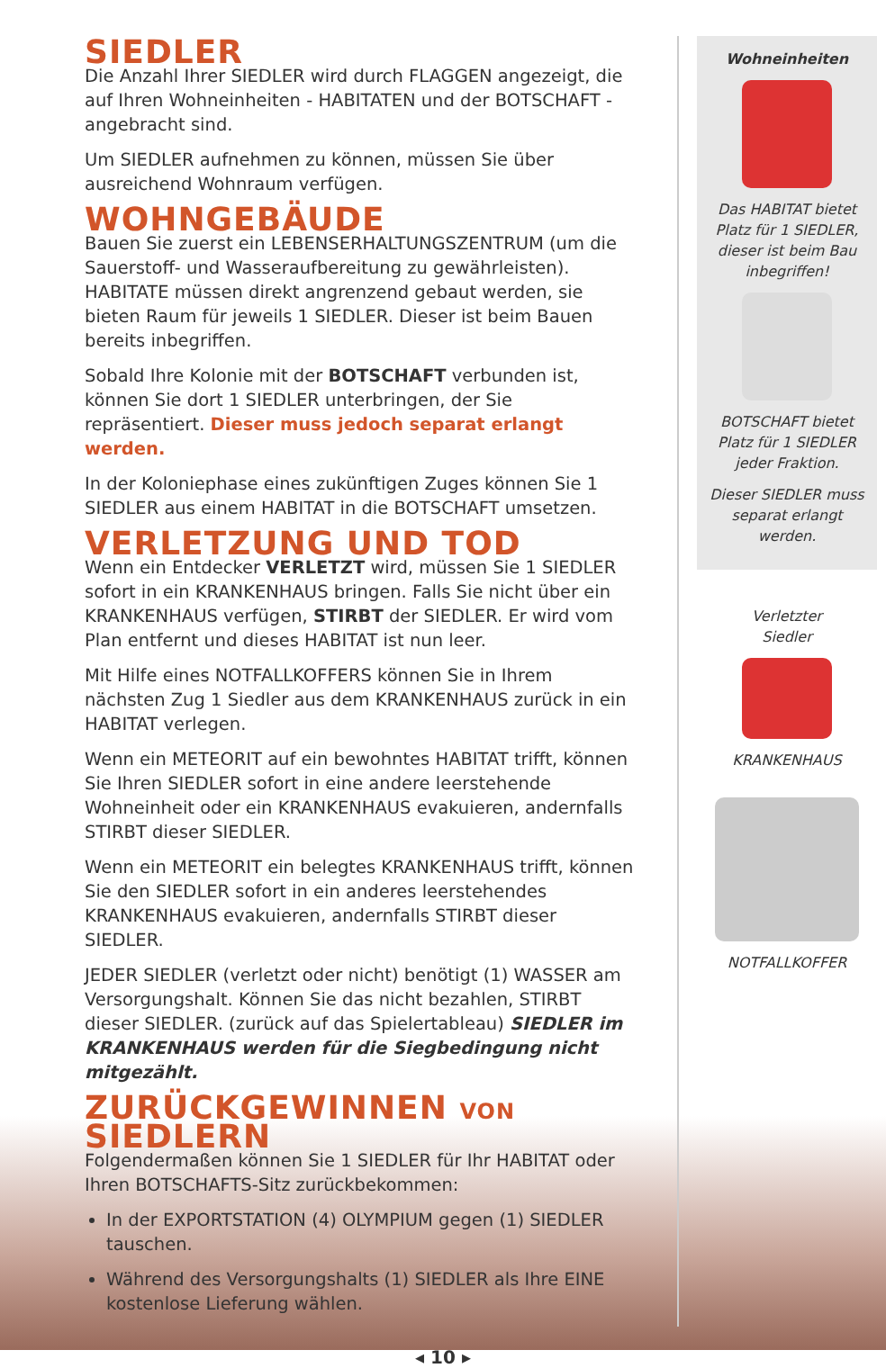SIEDLER
Die Anzahl Ihrer SIEDLER wird durch FLAGGEN angezeigt, die auf Ihren Wohneinheiten - HABITATEN und der BOTSCHAFT - angebracht sind.
Um SIEDLER aufnehmen zu können, müssen Sie über ausreichend Wohnraum verfügen.
WOHNGEBÄUDE
Bauen Sie zuerst ein LEBENSERHALTUNGSZENTRUM (um die Sauerstoff- und Wasseraufbereitung zu gewährleisten). HABITATE müssen direkt angrenzend gebaut werden, sie bieten Raum für jeweils 1 SIEDLER. Dieser ist beim Bauen bereits inbegriffen.
Sobald Ihre Kolonie mit der BOTSCHAFT verbunden ist, können Sie dort 1 SIEDLER unterbringen, der Sie repräsentiert. Dieser muss jedoch separat erlangt werden.
In der Koloniephase eines zukünftigen Zuges können Sie 1 SIEDLER aus einem HABITAT in die BOTSCHAFT umsetzen.
VERLETZUNG UND TOD
Wenn ein Entdecker VERLETZT wird, müssen Sie 1 SIEDLER sofort in ein KRANKENHAUS bringen. Falls Sie nicht über ein KRANKENHAUS verfügen, STIRBT der SIEDLER. Er wird vom Plan entfernt und dieses HABITAT ist nun leer.
Mit Hilfe eines NOTFALLKOFFERS können Sie in Ihrem nächsten Zug 1 Siedler aus dem KRANKENHAUS zurück in ein HABITAT verlegen.
Wenn ein METEORIT auf ein bewohntes HABITAT trifft, können Sie Ihren SIEDLER sofort in eine andere leerstehende Wohneinheit oder ein KRANKENHAUS evakuieren, andernfalls STIRBT dieser SIEDLER.
Wenn ein METEORIT ein belegtes KRANKENHAUS trifft, können Sie den SIEDLER sofort in ein anderes leerstehendes KRANKENHAUS evakuieren, andernfalls STIRBT dieser SIEDLER.
JEDER SIEDLER (verletzt oder nicht) benötigt (1) WASSER am Versorgungshalt. Können Sie das nicht bezahlen, STIRBT dieser SIEDLER. (zurück auf das Spielertableau) SIEDLER im KRANKENHAUS werden für die Siegbedingung nicht mitgezählt.
ZURÜCKGEWINNEN VON SIEDLERN
Folgendermaßen können Sie 1 SIEDLER für Ihr HABITAT oder Ihren BOTSCHAFTS-Sitz zurückbekommen:
In der EXPORTSTATION (4) OLYMPIUM gegen (1) SIEDLER tauschen.
Während des Versorgungshalts (1) SIEDLER als Ihre EINE kostenlose Lieferung wählen.
Wohneinheiten
Das HABITAT bietet Platz für 1 SIEDLER, dieser ist beim Bau inbegriffen!
BOTSCHAFT bietet Platz für 1 SIEDLER jeder Fraktion.
Dieser SIEDLER muss separat erlangt werden.
Verletzter
Siedler
KRANKENHAUS
NOTFALLKOFFER
◂ 10 ▸